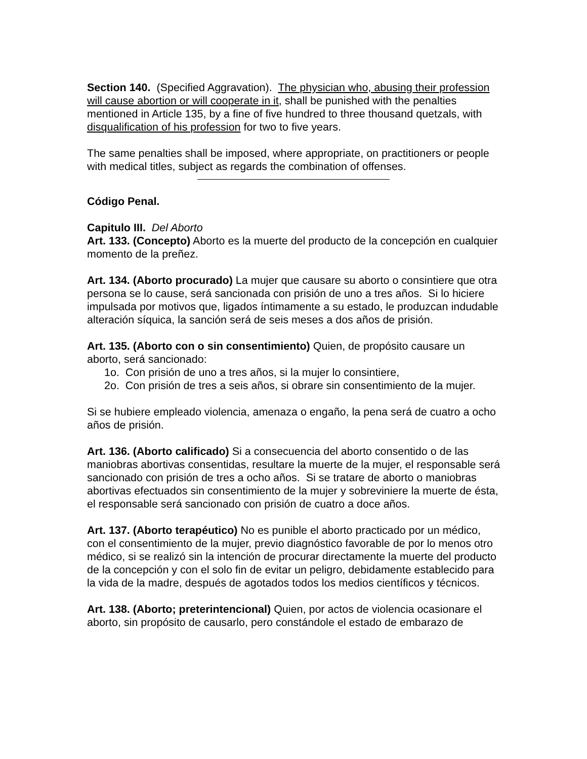Section 140. (Specified Aggravation). The physician who, abusing their profession will cause abortion or will cooperate in it, shall be punished with the penalties mentioned in Article 135, by a fine of five hundred to three thousand quetzals, with disqualification of his profession for two to five years.
The same penalties shall be imposed, where appropriate, on practitioners or people with medical titles, subject as regards the combination of offenses.
Código Penal.
Capitulo III. Del Aborto
Art. 133. (Concepto) Aborto es la muerte del producto de la concepción en cualquier momento de la preñez.
Art. 134. (Aborto procurado) La mujer que causare su aborto o consintiere que otra persona se lo cause, será sancionada con prisión de uno a tres años. Si lo hiciere impulsada por motivos que, ligados íntimamente a su estado, le produzcan indudable alteración síquica, la sanción será de seis meses a dos años de prisión.
Art. 135. (Aborto con o sin consentimiento) Quien, de propósito causare un aborto, será sancionado:
1o. Con prisión de uno a tres años, si la mujer lo consintiere,
2o. Con prisión de tres a seis años, si obrare sin consentimiento de la mujer.
Si se hubiere empleado violencia, amenaza o engaño, la pena será de cuatro a ocho años de prisión.
Art. 136. (Aborto calificado) Si a consecuencia del aborto consentido o de las maniobras abortivas consentidas, resultare la muerte de la mujer, el responsable será sancionado con prisión de tres a ocho años. Si se tratare de aborto o maniobras abortivas efectuados sin consentimiento de la mujer y sobreviniere la muerte de ésta, el responsable será sancionado con prisión de cuatro a doce años.
Art. 137. (Aborto terapéutico) No es punible el aborto practicado por un médico, con el consentimiento de la mujer, previo diagnóstico favorable de por lo menos otro médico, si se realizó sin la intención de procurar directamente la muerte del producto de la concepción y con el solo fin de evitar un peligro, debidamente establecido para la vida de la madre, después de agotados todos los medios científicos y técnicos.
Art. 138. (Aborto; preterintencional) Quien, por actos de violencia ocasionare el aborto, sin propósito de causarlo, pero constándole el estado de embarazo de